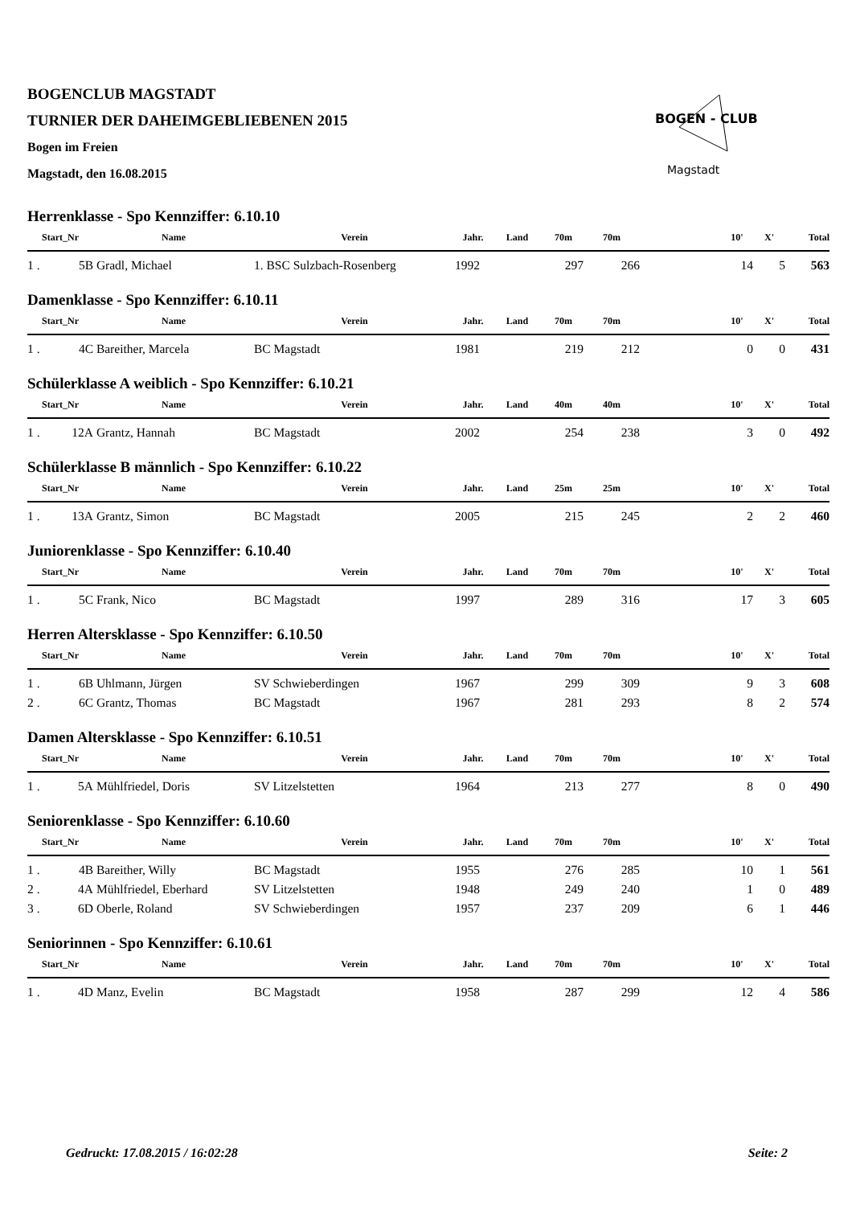BOGEN - CLUB
Magstadt
BOGENCLUB MAGSTADT
TURNIER DER DAHEIMGEBLIEBENEN 2015
Bogen im Freien
Magstadt, den 16.08.2015
Herrenklasse - Spo Kennziffer: 6.10.10
| Start_Nr | | Name | Verein | Jahr. | Land | 70m | 70m | | 10' | X' | Total |
| --- | --- | --- | --- | --- | --- | --- | --- | --- | --- | --- | --- |
| 1 . | 5B | Gradl, Michael | 1. BSC Sulzbach-Rosenberg | 1992 | | 297 | 266 | | 14 | 5 | 563 |
Damenklasse - Spo Kennziffer: 6.10.11
| Start_Nr | | Name | Verein | Jahr. | Land | 70m | 70m | | 10' | X' | Total |
| --- | --- | --- | --- | --- | --- | --- | --- | --- | --- | --- | --- |
| 1 . | 4C | Bareither, Marcela | BC Magstadt | 1981 | | 219 | 212 | | 0 | 0 | 431 |
Schülerklasse A weiblich - Spo Kennziffer: 6.10.21
| Start_Nr | | Name | Verein | Jahr. | Land | 40m | 40m | | 10' | X' | Total |
| --- | --- | --- | --- | --- | --- | --- | --- | --- | --- | --- | --- |
| 1 . | 12A | Grantz, Hannah | BC Magstadt | 2002 | | 254 | 238 | | 3 | 0 | 492 |
Schülerklasse B männlich - Spo Kennziffer: 6.10.22
| Start_Nr | | Name | Verein | Jahr. | Land | 25m | 25m | | 10' | X' | Total |
| --- | --- | --- | --- | --- | --- | --- | --- | --- | --- | --- | --- |
| 1 . | 13A | Grantz, Simon | BC Magstadt | 2005 | | 215 | 245 | | 2 | 2 | 460 |
Juniorenklasse - Spo Kennziffer: 6.10.40
| Start_Nr | | Name | Verein | Jahr. | Land | 70m | 70m | | 10' | X' | Total |
| --- | --- | --- | --- | --- | --- | --- | --- | --- | --- | --- | --- |
| 1 . | 5C | Frank, Nico | BC Magstadt | 1997 | | 289 | 316 | | 17 | 3 | 605 |
Herren Altersklasse - Spo Kennziffer: 6.10.50
| Start_Nr | | Name | Verein | Jahr. | Land | 70m | 70m | | 10' | X' | Total |
| --- | --- | --- | --- | --- | --- | --- | --- | --- | --- | --- | --- |
| 1 . | 6B | Uhlmann, Jürgen | SV Schwieberdingen | 1967 | | 299 | 309 | | 9 | 3 | 608 |
| 2 . | 6C | Grantz, Thomas | BC Magstadt | 1967 | | 281 | 293 | | 8 | 2 | 574 |
Damen Altersklasse - Spo Kennziffer: 6.10.51
| Start_Nr | | Name | Verein | Jahr. | Land | 70m | 70m | | 10' | X' | Total |
| --- | --- | --- | --- | --- | --- | --- | --- | --- | --- | --- | --- |
| 1 . | 5A | Mühlfriedel, Doris | SV Litzelstetten | 1964 | | 213 | 277 | | 8 | 0 | 490 |
Seniorenklasse - Spo Kennziffer: 6.10.60
| Start_Nr | | Name | Verein | Jahr. | Land | 70m | 70m | | 10' | X' | Total |
| --- | --- | --- | --- | --- | --- | --- | --- | --- | --- | --- | --- |
| 1 . | 4B | Bareither, Willy | BC Magstadt | 1955 | | 276 | 285 | | 10 | 1 | 561 |
| 2 . | 4A | Mühlfriedel, Eberhard | SV Litzelstetten | 1948 | | 249 | 240 | | 1 | 0 | 489 |
| 3 . | 6D | Oberle, Roland | SV Schwieberdingen | 1957 | | 237 | 209 | | 6 | 1 | 446 |
Seniorinnen - Spo Kennziffer: 6.10.61
| Start_Nr | | Name | Verein | Jahr. | Land | 70m | 70m | | 10' | X' | Total |
| --- | --- | --- | --- | --- | --- | --- | --- | --- | --- | --- | --- |
| 1 . | 4D | Manz, Evelin | BC Magstadt | 1958 | | 287 | 299 | | 12 | 4 | 586 |
Gedruckt: 17.08.2015 / 16:02:28 Seite: 2